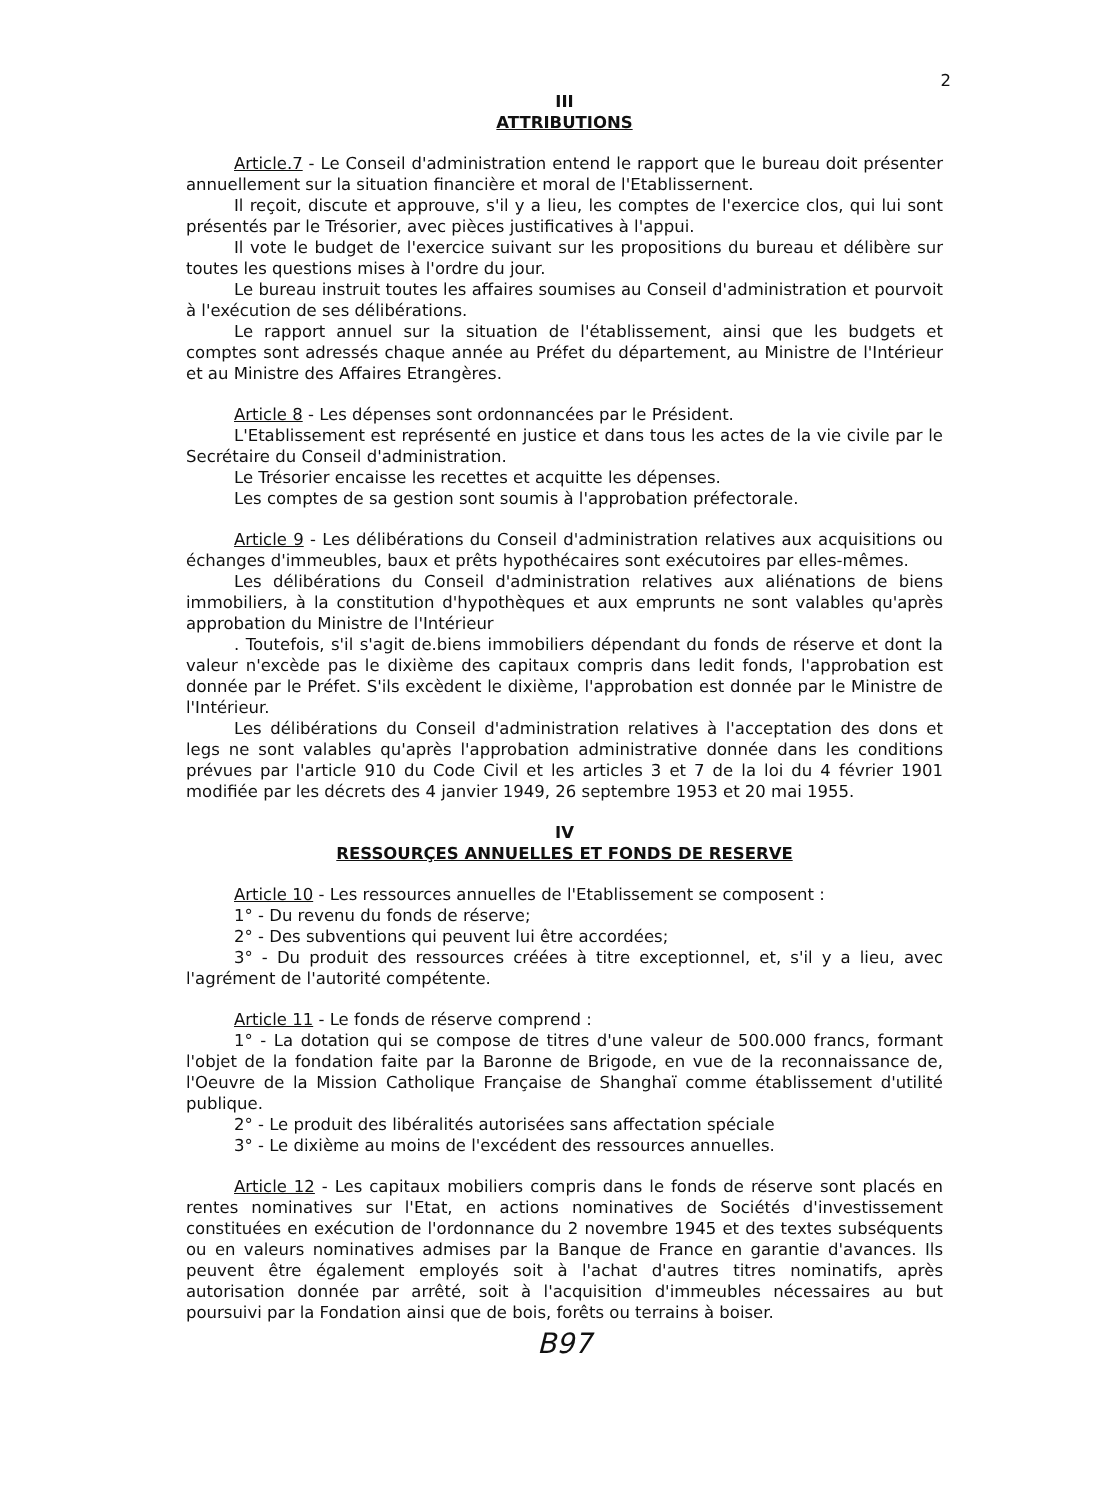2
III
ATTRIBUTIONS
Article.7 - Le Conseil d'administration entend le rapport que le bureau doit présenter annuellement sur la situation financière et moral de l'Etablissernent.
Il reçoit, discute et approuve, s'il y a lieu, les comptes de l'exercice clos, qui lui sont présentés par le Trésorier, avec pièces justificatives à l'appui.
Il vote le budget de l'exercice suivant sur les propositions du bureau et délibère sur toutes les questions mises à l'ordre du jour.
Le bureau instruit toutes les affaires soumises au Conseil d'administration et pourvoit à l'exécution de ses délibérations.
Le rapport annuel sur la situation de l'établissement, ainsi que les budgets et comptes sont adressés chaque année au Préfet du département, au Ministre de l'Intérieur et au Ministre des Affaires Etrangères.
Article 8 - Les dépenses sont ordonnancées par le Président.
L'Etablissement est représenté en justice et dans tous les actes de la vie civile par le Secrétaire du Conseil d'administration.
Le Trésorier encaisse les recettes et acquitte les dépenses.
Les comptes de sa gestion sont soumis à l'approbation préfectorale.
Article 9 - Les délibérations du Conseil d'administration relatives aux acquisitions ou échanges d'immeubles, baux et prêts hypothécaires sont exécutoires par elles-mêmes.
Les délibérations du Conseil d'administration relatives aux aliénations de biens immobiliers, à la constitution d'hypothèques et aux emprunts ne sont valables qu'après approbation du Ministre de l'Intérieur
. Toutefois, s'il s'agit de.biens immobiliers dépendant du fonds de réserve et dont la valeur n'excède pas le dixième des capitaux compris dans ledit fonds, l'approbation est donnée par le Préfet. S'ils excèdent le dixième, l'approbation est donnée par le Ministre de l'Intérieur.
Les délibérations du Conseil d'administration relatives à l'acceptation des dons et legs ne sont valables qu'après l'approbation administrative donnée dans les conditions prévues par l'article 910 du Code Civil et les articles 3 et 7 de la loi du 4 février 1901 modifiée par les décrets des 4 janvier 1949, 26 septembre 1953 et 20 mai 1955.
IV
RESSOURÇES ANNUELLES ET FONDS DE RESERVE
Article 10 - Les ressources annuelles de l'Etablissement se composent :
1° - Du revenu du fonds de réserve;
2° - Des subventions qui peuvent lui être accordées;
3° - Du produit des ressources créées à titre exceptionnel, et, s'il y a lieu, avec l'agrément de l'autorité compétente.
Article 11 - Le fonds de réserve comprend :
1° - La dotation qui se compose de titres d'une valeur de 500.000 francs, formant l'objet de la fondation faite par la Baronne de Brigode, en vue de la reconnaissance de, l'Oeuvre de la Mission Catholique Française de Shanghaï comme établissement d'utilité publique.
2° - Le produit des libéralités autorisées sans affectation spéciale
3° - Le dixième au moins de l'excédent des ressources annuelles.
Article 12 - Les capitaux mobiliers compris dans le fonds de réserve sont placés en rentes nominatives sur l'Etat, en actions nominatives de Sociétés d'investissement constituées en exécution de l'ordonnance du 2 novembre 1945 et des textes subséquents ou en valeurs nominatives admises par la Banque de France en garantie d'avances. Ils peuvent être également employés soit à l'achat d'autres titres nominatifs, après autorisation donnée par arrêté, soit à l'acquisition d'immeubles nécessaires au but poursuivi par la Fondation ainsi que de bois, forêts ou terrains à boiser.
B97